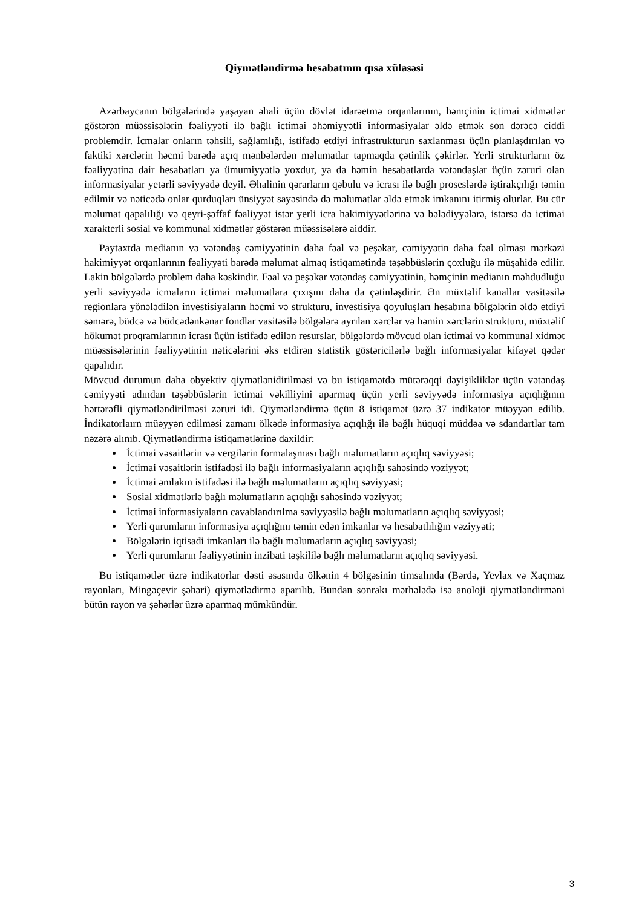Qiymətləndirmə hesabatının qısa xülasəsi
Azərbaycanın bölgələrində yaşayan əhali üçün dövlət idarəetmə orqanlarının, həmçinin ictimai xidmətlər göstərən müəssisələrin fəaliyyəti ilə bağlı ictimai əhəmiyyətli informasiyalar əldə etmək son dərəcə ciddi problemdir. İcmalar onların təhsili, sağlamlığı, istifadə etdiyi infrastrukturun saxlanması üçün planlaşdırılan və faktiki xərclərin həcmi barədə açıq mənbələrdən məlumatlar tapmaqda çətinlik çəkirlər. Yerli strukturların öz fəaliyyətinə dair hesabatları ya ümumiyyətlə yoxdur, ya da həmin hesabatlarda vətəndaşlar üçün zəruri olan informasiyalar yetərli səviyyədə deyil. Əhalinin qərarların qəbulu və icrası ilə bağlı proseslərdə iştirakçılığı təmin edilmir və nəticədə onlar qurduqları ünsiyyət sayəsində də məlumatlar əldə etmək imkanını itirmiş olurlar. Bu cür məlumat qapalılığı və qeyri-şəffaf fəaliyyət istər yerli icra hakimiyyətlərinə və bələdiyyələrə, istərsə də ictimai xarakterli sosial və kommunal xidmətlər göstərən müəssisələrə aiddir.
Paytaxtda medianın və vətəndaş cəmiyyətinin daha fəal və peşəkar, cəmiyyətin daha fəal olması mərkəzi hakimiyyət orqanlarının fəaliyyəti barədə məlumat almaq istiqamətində təşəbbüslərin çoxluğu ilə müşahidə edilir. Lakin bölgələrdə problem daha kəskindir. Fəal və peşəkar vətəndaş cəmiyyətinin, həmçinin medianın məhdudluğu yerli səviyyədə icmaların ictimai məlumatlara çıxışını daha da çətinləşdirir. Ən müxtəlif kanallar vasitəsilə regionlara yönələdilən investisiyaların həcmi və strukturu, investisiya qoyuluşları hesabına bölgələrin əldə etdiyi səmərə, büdcə və büdcədənkənar fondlar vasitəsilə bölgələrə ayrılan xərclər və həmin xərclərin strukturu, müxtəlif hökumət proqramlarının icrası üçün istifadə edilən resurslar, bölgələrdə mövcud olan ictimai və kommunal xidmət müəssisələrinin fəaliyyətinin nəticələrini əks etdirən statistik göstəricilərlə bağlı informasiyalar kifayət qədər qapalıdır.
Mövcud durumun daha obyektiv qiymətlənidirilməsi və bu istiqamətdə mütərəqqi dəyişikliklər üçün vətəndaş cəmiyyəti adından təşəbbüslərin ictimai vəkilliyini aparmaq üçün yerli səviyyədə informasiya açıqlığının hərtərəfli qiymətləndirilməsi zəruri idi. Qiymətləndirmə üçün 8 istiqamət üzrə 37 indikator müəyyən edilib. İndikatorlaırn müəyyən edilməsi zamanı ölkədə informasiya açıqlığı ilə bağlı hüquqi müddəa və sdandartlar tam nəzərə alınıb. Qiymətləndirmə istiqamətlərinə daxildir:
İctimai vəsaitlərin və vergilərin formalaşması bağlı məlumatların açıqlıq səviyyəsi;
İctimai vəsaitlərin istifadəsi ilə bağlı informasiyaların açıqlığı sahəsində vəziyyət;
İctimai əmlakın istifadəsi ilə bağlı məlumatların açıqlıq səviyyəsi;
Sosial xidmətlərlə bağlı məlumatların açıqlığı sahəsində vəziyyət;
İctimai informasiyaların cavablandırılma səviyyəsilə bağlı məlumatların açıqlıq səviyyəsi;
Yerli qurumların informasiya açıqlığını təmin edən imkanlar və hesabatlılığın vəziyyəti;
Bölgələrin iqtisadi imkanları ilə bağlı məlumatların açıqlıq səviyyəsi;
Yerli qurumların fəaliyyətinin inzibati təşkililə bağlı məlumatların açıqlıq səviyyəsi.
Bu istiqamətlər üzrə indikatorlar dəsti əsasında ölkənin 4 bölgəsinin timsalında (Bərdə, Yevlax və Xaçmaz rayonları, Mingəçevir şəhəri) qiymətlədirmə aparılıb. Bundan sonrakı mərhələdə isə anoloji qiymətləndirməni bütün rayon və şəhərlər üzrə aparmaq mümkündür.
3